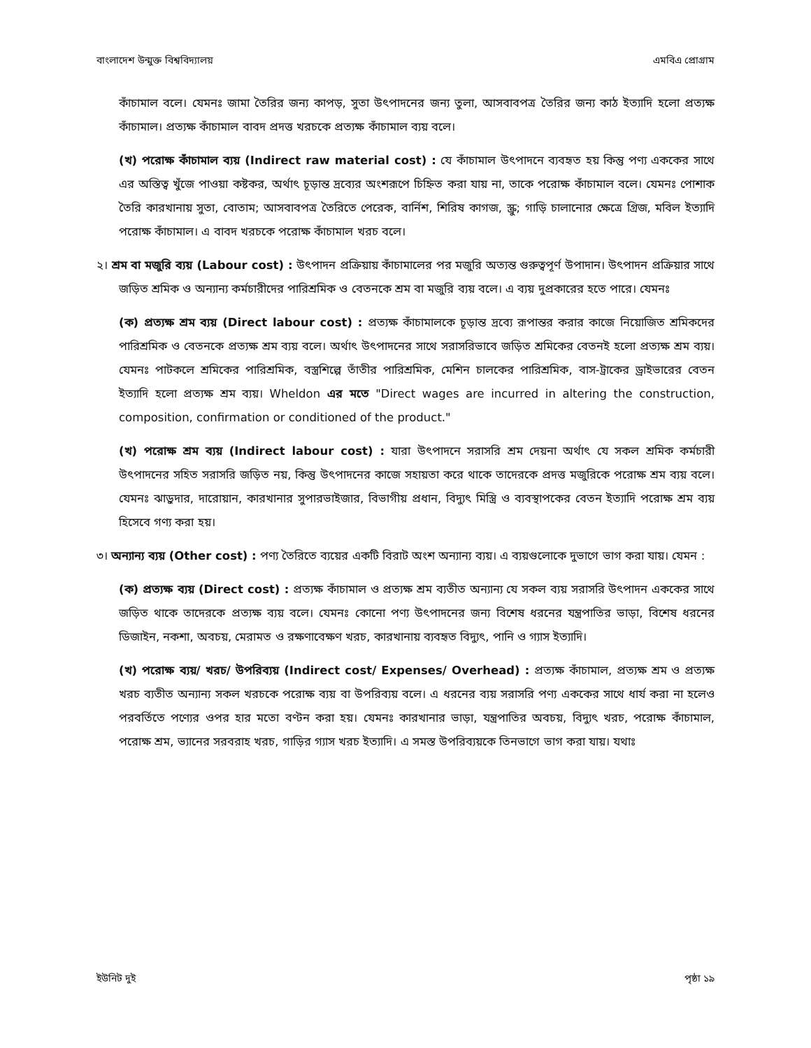বাংলাদেশ উন্মুক্ত বিশ্ববিদ্যালয় এমবিএ প্রোগ্রাম
কাঁচামাল বলে। যেমনঃ জামা তৈরির জন্য কাপড়, সুতা উৎপাদনের জন্য তুলা, আসবাবপত্র তৈরির জন্য কাঠ ইত্যাদি হলো প্রত্যক্ষ কাঁচামাল। প্রত্যক্ষ কাঁচামাল বাবদ প্রদত্ত খরচকে প্রত্যক্ষ কাঁচামাল ব্যয় বলে।
(খ) পরোক্ষ কাঁচামাল ব্যয় (Indirect raw material cost) : যে কাঁচামাল উৎপাদনে ব্যবহৃত হয় কিন্তু পণ্য এককের সাথে এর অস্তিত্ব খুঁজে পাওয়া কষ্টকর, অর্থাৎ চূড়ান্ত দ্রব্যের অংশরূপে চিহ্নিত করা যায় না, তাকে পরোক্ষ কাঁচামাল বলে। যেমনঃ পোশাক তৈরি কারখানায় সুতা, বোতাম; আসবাবপত্র তৈরিতে পেরেক, বার্নিশ, শিরিষ কাগজ, স্ক্রু; গাড়ি চালানোর ক্ষেত্রে গ্রিজ, মবিল ইত্যাদি পরোক্ষ কাঁচামাল। এ বাবদ খরচকে পরোক্ষ কাঁচামাল খরচ বলে।
২। শ্রম বা মজুরি ব্যয় (Labour cost) : উৎপাদন প্রক্রিয়ায় কাঁচামালের পর মজুরি অত্যন্ত গুরুত্বপূর্ণ উপাদান। উৎপাদন প্রক্রিয়ার সাথে জড়িত শ্রমিক ও অন্যান্য কর্মচারীদের পারিশ্রমিক ও বেতনকে শ্রম বা মজুরি ব্যয় বলে। এ ব্যয় দুপ্রকারের হতে পারে। যেমনঃ
(ক) প্রত্যক্ষ শ্রম ব্যয় (Direct labour cost) : প্রত্যক্ষ কাঁচামালকে চূড়ান্ত দ্রব্যে রূপান্তর করার কাজে নিয়োজিত শ্রমিকদের পারিশ্রমিক ও বেতনকে প্রত্যক্ষ শ্রম ব্যয় বলে। অর্থাৎ উৎপাদনের সাথে সরাসরিভাবে জড়িত শ্রমিকের বেতনই হলো প্রত্যক্ষ শ্রম ব্যয়। যেমনঃ পাটকলে শ্রমিকের পারিশ্রমিক, বস্ত্রশিল্পে তাঁতীর পারিশ্রমিক, মেশিন চালকের পারিশ্রমিক, বাস-ট্রাকের ড্রাইভারের বেতন ইত্যাদি হলো প্রত্যক্ষ শ্রম ব্যয়। Wheldon এর মতে "Direct wages are incurred in altering the construction, composition, confirmation or conditioned of the product."
(খ) পরোক্ষ শ্রম ব্যয় (Indirect labour cost) : যারা উৎপাদনে সরাসরি শ্রম দেয়না অর্থাৎ যে সকল শ্রমিক কর্মচারী উৎপাদনের সহিত সরাসরি জড়িত নয়, কিন্তু উৎপাদনের কাজে সহায়তা করে থাকে তাদেরকে প্রদত্ত মজুরিকে পরোক্ষ শ্রম ব্যয় বলে। যেমনঃ ঝাড়ুদার, দারোয়ান, কারখানার সুপারভাইজার, বিভাগীয় প্রধান, বিদ্যুৎ মিস্ত্রি ও ব্যবস্থাপকের বেতন ইত্যাদি পরোক্ষ শ্রম ব্যয় হিসেবে গণ্য করা হয়।
৩। অন্যান্য ব্যয় (Other cost) : পণ্য তৈরিতে ব্যয়ের একটি বিরাট অংশ অন্যান্য ব্যয়। এ ব্যয়গুলোকে দুভাগে ভাগ করা যায়। যেমন :
(ক) প্রত্যক্ষ ব্যয় (Direct cost) : প্রত্যক্ষ কাঁচামাল ও প্রত্যক্ষ শ্রম ব্যতীত অন্যান্য যে সকল ব্যয় সরাসরি উৎপাদন এককের সাথে জড়িত থাকে তাদেরকে প্রত্যক্ষ ব্যয় বলে। যেমনঃ কোনো পণ্য উৎপাদনের জন্য বিশেষ ধরনের যন্ত্রপাতির ভাড়া, বিশেষ ধরনের ডিজাইন, নকশা, অবচয়, মেরামত ও রক্ষণাবেক্ষণ খরচ, কারখানায় ব্যবহৃত বিদ্যুৎ, পানি ও গ্যাস ইত্যাদি।
(খ) পরোক্ষ ব্যয়/ খরচ/ উপরিব্যয় (Indirect cost/ Expenses/ Overhead) : প্রত্যক্ষ কাঁচামাল, প্রত্যক্ষ শ্রম ও প্রত্যক্ষ খরচ ব্যতীত অন্যান্য সকল খরচকে পরোক্ষ ব্যয় বা উপরিব্যয় বলে। এ ধরনের ব্যয় সরাসরি পণ্য এককের সাথে ধার্য করা না হলেও পরবর্তিতে পণ্যের ওপর হার মতো বণ্টন করা হয়। যেমনঃ কারখানার ভাড়া, যন্ত্রপাতির অবচয়, বিদ্যুৎ খরচ, পরোক্ষ কাঁচামাল, পরোক্ষ শ্রম, ভ্যানের সরবরাহ খরচ, গাড়ির গ্যাস খরচ ইত্যাদি। এ সমস্ত উপরিব্যয়কে তিনভাগে ভাগ করা যায়। যথাঃ
ইউনিট দুই পৃষ্ঠা ১৯